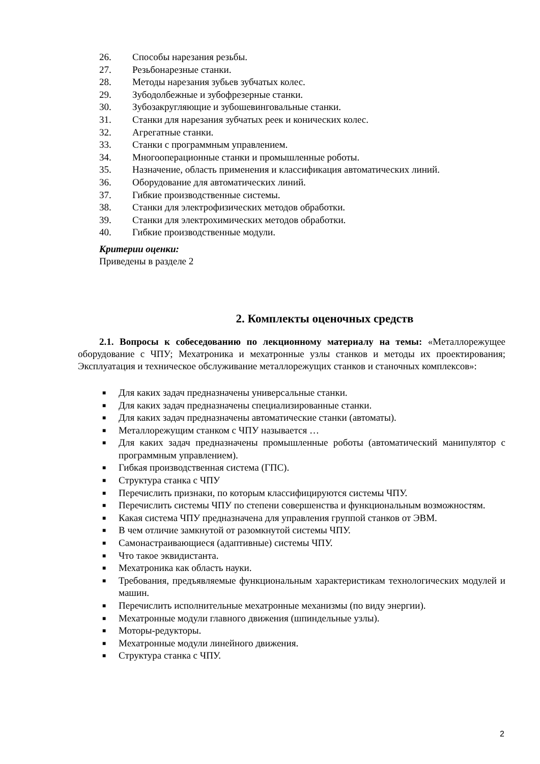26. Способы нарезания резьбы.
27. Резьбонарезные станки.
28. Методы нарезания зубьев зубчатых колес.
29. Зубодолбежные и зубофрезерные станки.
30. Зубозакругляющие и зубошевинговальные станки.
31. Станки для нарезания зубчатых реек и конических колес.
32. Агрегатные станки.
33. Станки с программным управлением.
34. Многооперационные станки и промышленные роботы.
35. Назначение, область применения и классификация автоматических линий.
36. Оборудование для автоматических линий.
37. Гибкие производственные системы.
38. Станки для электрофизических методов обработки.
39. Станки для электрохимических методов обработки.
40. Гибкие производственные модули.
Критерии оценки:
Приведены в разделе 2
2. Комплекты оценочных средств
2.1. Вопросы к собеседованию по лекционному материалу на темы: «Металлорежущее оборудование с ЧПУ; Мехатроника и мехатронные узлы станков и методы их проектирования; Эксплуатация и техническое обслуживание металлорежущих станков и станочных комплексов»:
■ Для каких задач предназначены универсальные станки.
■ Для каких задач предназначены специализированные станки.
■ Для каких задач предназначены автоматические станки (автоматы).
■ Металлорежущим станком с ЧПУ называется …
■ Для каких задач предназначены промышленные роботы (автоматический манипулятор с программным управлением).
■ Гибкая производственная система (ГПС).
■ Структура станка с ЧПУ
■ Перечислить признаки, по которым классифицируются системы ЧПУ.
■ Перечислить системы ЧПУ по степени совершенства и функциональным возможностям.
■ Какая система ЧПУ предназначена для управления группой станков от ЭВМ.
■ В чем отличие замкнутой от разомкнутой системы ЧПУ.
■ Самонастраивающиеся (адаптивные) системы ЧПУ.
■ Что такое эквидистанта.
■ Мехатроника как область науки.
■ Требования, предъявляемые функциональным характеристикам технологических модулей и машин.
■ Перечислить исполнительные мехатронные механизмы (по виду энергии).
■ Мехатронные модули главного движения (шпиндельные узлы).
■ Моторы-редукторы.
■ Мехатронные модули линейного движения.
■ Структура станка с ЧПУ.
2